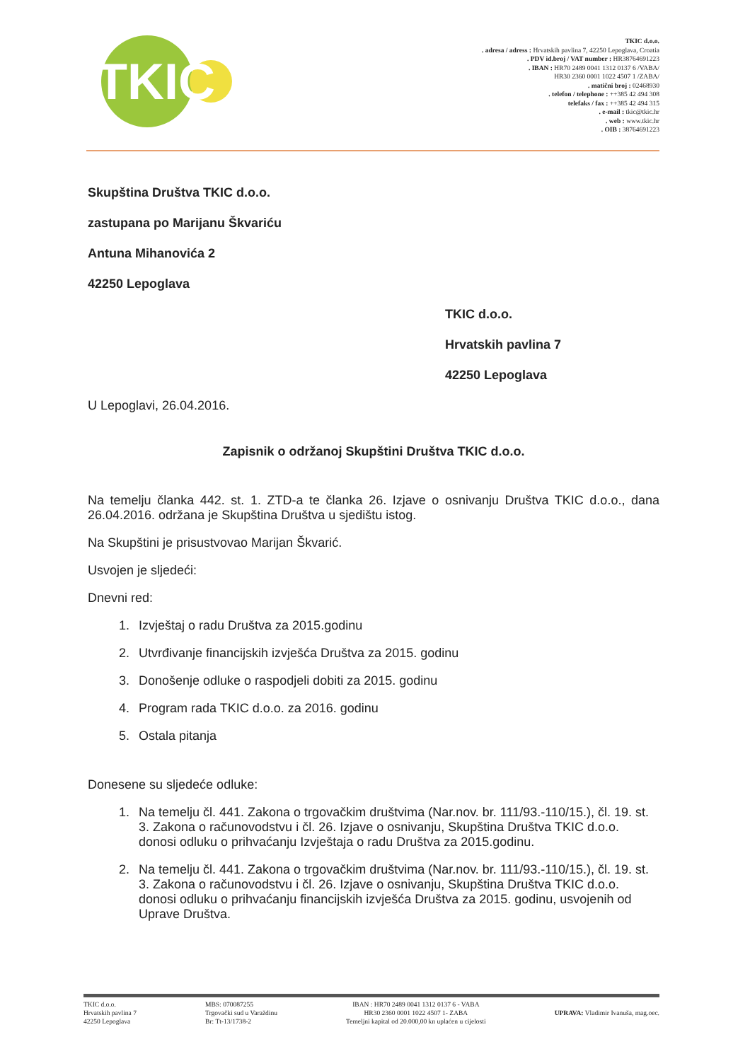TKIC
TKIC d.o.o.
. adresa / adress : Hrvatskih pavlina 7, 42250 Lepoglava, Croatia
. PDV id.broj / VAT number : HR38764691223
. IBAN : HR70 2489 0041 1312 0137 6 /VABA/
HR30 2360 0001 1022 4507 1 /ZABA/
. matični broj : 02468930
. telefon / telephone : ++385 42 494 308
telefaks / fax : ++385 42 494 315
. e-mail : tkic@tkic.hr
. web : www.tkic.hr
. OIB : 38764691223
Skupština Društva TKIC d.o.o.
zastupana po Marijanu Škvariću
Antuna Mihanovića 2
42250 Lepoglava
TKIC d.o.o.
Hrvatskih pavlina 7
42250 Lepoglava
U Lepoglavi, 26.04.2016.
Zapisnik o održanoj Skupštini Društva TKIC d.o.o.
Na temelju članka 442. st. 1. ZTD-a te članka 26. Izjave o osnivanju Društva TKIC d.o.o., dana 26.04.2016. održana je Skupština Društva u sjedištu istog.
Na Skupštini je prisustvovao Marijan Škvarić.
Usvojen je sljedeći:
Dnevni red:
1. Izvještaj o radu Društva za 2015.godinu
2. Utvrđivanje financijskih izvješća Društva za 2015. godinu
3. Donošenje odluke o raspodjeli dobiti za 2015. godinu
4. Program rada TKIC d.o.o. za 2016. godinu
5. Ostala pitanja
Donesene su sljedeće odluke:
1. Na temelju čl. 441. Zakona o trgovačkim društvima (Nar.nov. br. 111/93.-110/15.), čl. 19. st. 3. Zakona o računovodstvu i čl. 26. Izjave o osnivanju, Skupština Društva TKIC d.o.o. donosi odluku o prihvaćanju Izvještaja o radu Društva za 2015.godinu.
2. Na temelju čl. 441. Zakona o trgovačkim društvima (Nar.nov. br. 111/93.-110/15.), čl. 19. st. 3. Zakona o računovodstvu i čl. 26. Izjave o osnivanju, Skupština Društva TKIC d.o.o. donosi odluku o prihvaćanju financijskih izvješća Društva za 2015. godinu, usvojenih od Uprave Društva.
TKIC d.o.o.
Hrvatskih pavlina 7
42250 Lepoglava
MBS: 070087255
Trgovački sud u Varaždinu
Br: Tt-13/1738-2
IBAN : HR70 2489 0041 1312 0137 6 - VABA
HR30 2360 0001 1022 4507 1- ZABA
Temeljni kapital od 20.000,00 kn uplaćen u cijelosti
UPRAVA: Vladimir Ivanuša, mag.oec.